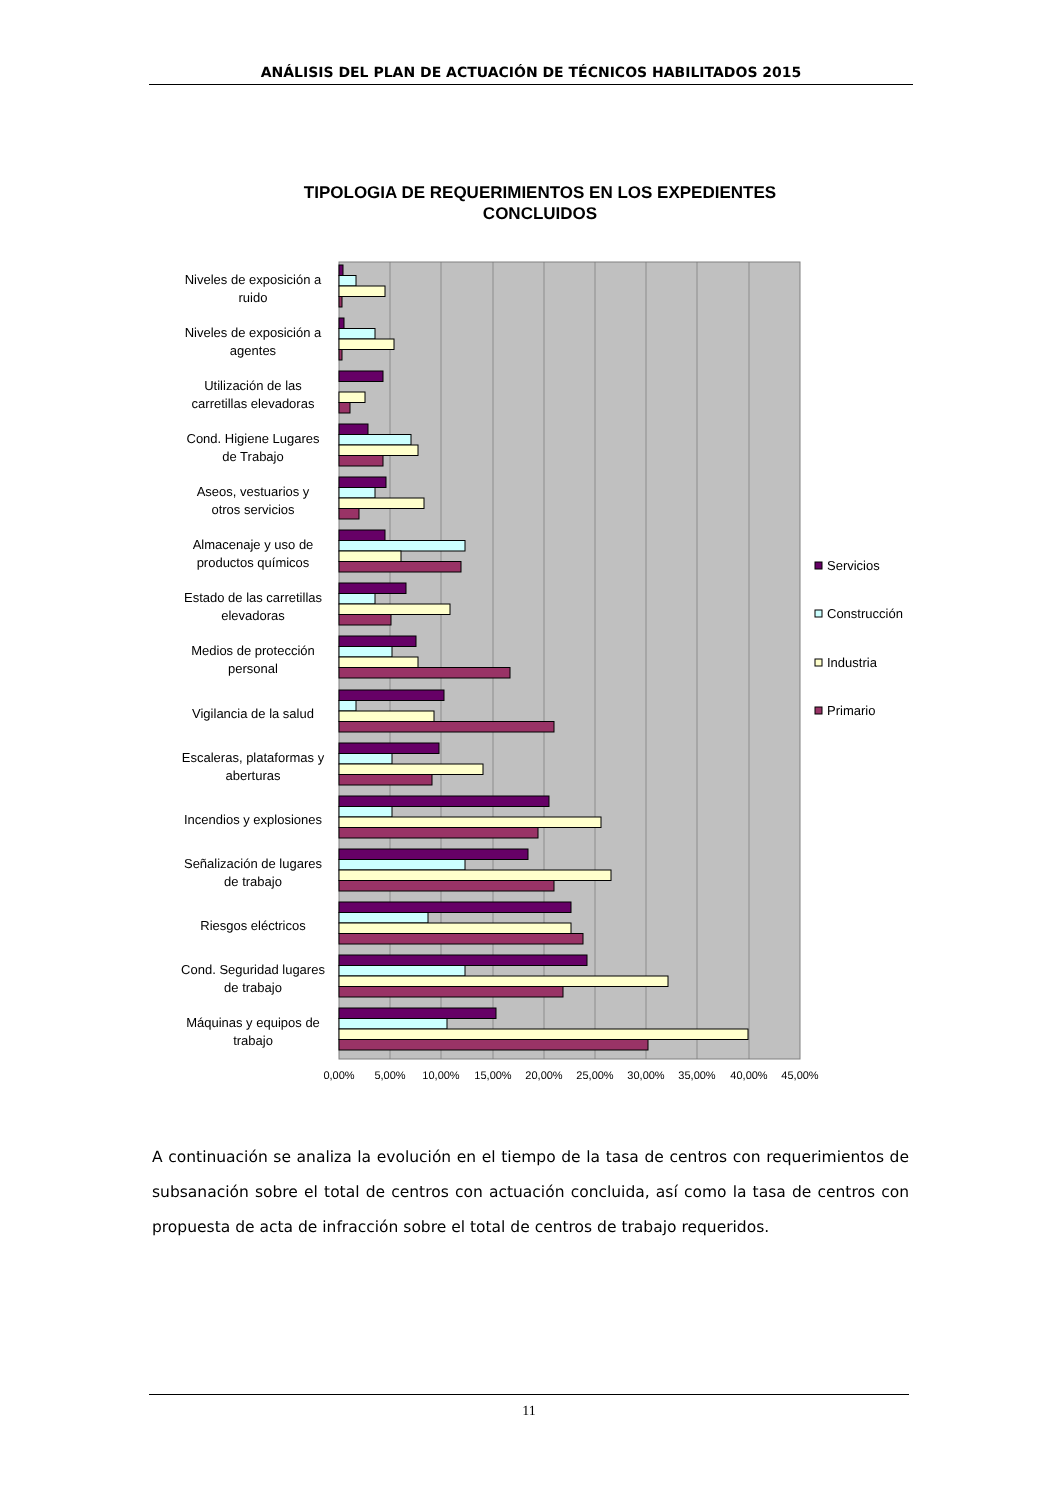ANÁLISIS DEL PLAN DE ACTUACIÓN DE TÉCNICOS HABILITADOS 2015
TIPOLOGIA DE REQUERIMIENTOS EN LOS EXPEDIENTES CONCLUIDOS
Niveles de exposición a
ruido
Niveles de exposición a
agentes
Utilización de las
carretillas elevadoras
Cond. Higiene Lugares
de Trabajo
Aseos, vestuarios y
otros servicios
Almacenaje y uso de
productos químicos
Estado de las carretillas
elevadoras
Medios de protección
personal
Vigilancia de la salud
Escaleras, plataformas y
aberturas
Incendios y explosiones
Señalización de lugares
de trabajo
Riesgos eléctricos
Cond. Seguridad lugares
de trabajo
Máquinas y equipos de
trabajo
0,00%
5,00%
10,00%
15,00%
20,00%
25,00%
30,00%
35,00%
40,00%
45,00%
Servicios
Construcción
Industria
Primario
A continuación se analiza la evolución en el tiempo de la tasa de centros con requerimientos de subsanación sobre el total de centros con actuación concluida, así como la tasa de centros con propuesta de acta de infracción sobre el total de centros de trabajo requeridos.
11